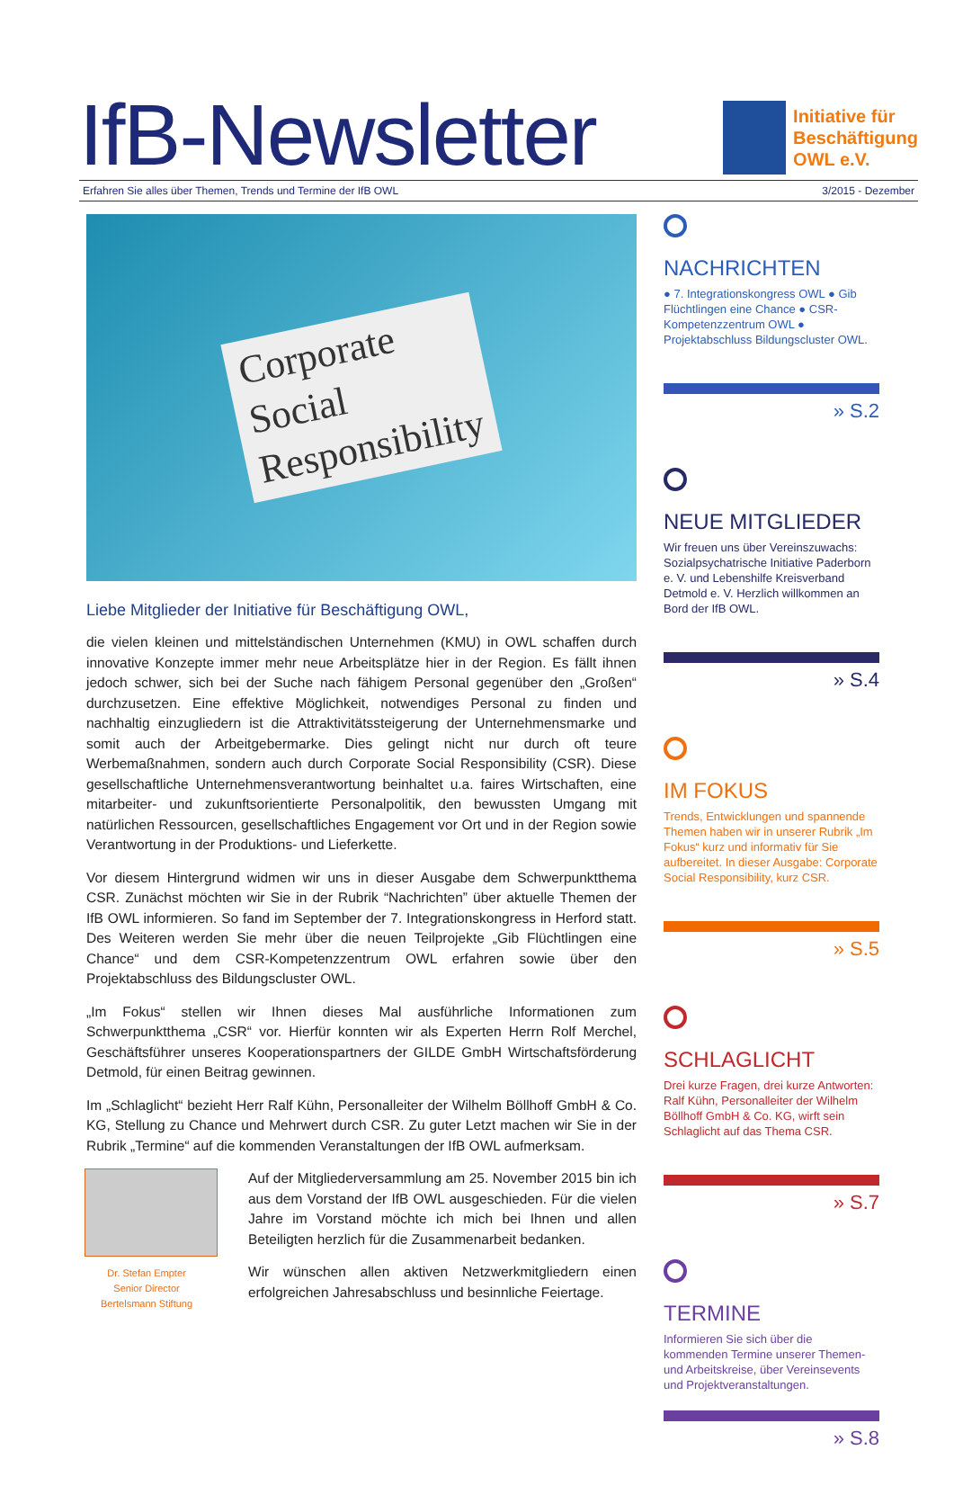IfB-Newsletter
Initiative für
Beschäftigung
OWL e.V.
Erfahren Sie alles über Themen, Trends und Termine der IfB OWL 3/2015 - Dezember
Corporate
Social
Responsibility
Liebe Mitglieder der Initiative für Beschäftigung OWL,
die vielen kleinen und mittelständischen Unternehmen (KMU) in OWL schaffen durch innovative Konzepte immer mehr neue Arbeitsplätze hier in der Region. Es fällt ihnen jedoch schwer, sich bei der Suche nach fähigem Personal gegenüber den „Großen“ durchzusetzen. Eine effektive Möglichkeit, notwendiges Personal zu finden und nachhaltig einzugliedern ist die Attraktivitätssteigerung der Unternehmensmarke und somit auch der Arbeitgebermarke. Dies gelingt nicht nur durch oft teure Werbemaßnahmen, sondern auch durch Corporate Social Responsibility (CSR). Diese gesellschaftliche Unternehmensverantwortung beinhaltet u.a. faires Wirtschaften, eine mitarbeiter- und zukunftsorientierte Personalpolitik, den bewussten Umgang mit natürlichen Ressourcen, gesellschaftliches Engagement vor Ort und in der Region sowie Verantwortung in der Produktions- und Lieferkette.
Vor diesem Hintergrund widmen wir uns in dieser Ausgabe dem Schwerpunktthema CSR. Zunächst möchten wir Sie in der Rubrik “Nachrichten” über aktuelle Themen der IfB OWL informieren. So fand im September der 7. Integrationskongress in Herford statt. Des Weiteren werden Sie mehr über die neuen Teilprojekte „Gib Flüchtlingen eine Chance“ und dem CSR-Kompetenzzentrum OWL erfahren sowie über den Projektabschluss des Bildungscluster OWL.
„Im Fokus“ stellen wir Ihnen dieses Mal ausführliche Informationen zum Schwerpunktthema „CSR“ vor. Hierfür konnten wir als Experten Herrn Rolf Merchel, Geschäftsführer unseres Kooperationspartners der GILDE GmbH Wirtschaftsförderung Detmold, für einen Beitrag gewinnen.
Im „Schlaglicht“ bezieht Herr Ralf Kühn, Personalleiter der Wilhelm Böllhoff GmbH & Co. KG, Stellung zu Chance und Mehrwert durch CSR. Zu guter Letzt machen wir Sie in der Rubrik „Termine“ auf die kommenden Veranstaltungen der IfB OWL aufmerksam.
Dr. Stefan Empter
Senior Director
Bertelsmann Stiftung
Auf der Mitgliederversammlung am 25. November 2015 bin ich aus dem Vorstand der IfB OWL ausgeschieden. Für die vielen Jahre im Vorstand möchte ich mich bei Ihnen und allen Beteiligten herzlich für die Zusammenarbeit bedanken.
Wir wünschen allen aktiven Netzwerkmitgliedern einen erfolgreichen Jahresabschluss und besinnliche Feiertage.
NACHRICHTEN
● 7. Integrationskongress OWL ● Gib Flüchtlingen eine Chance ● CSR-Kompetenzzentrum OWL ● Projektabschluss Bildungscluster OWL.
» S.2
NEUE MITGLIEDER
Wir freuen uns über Vereinszuwachs: Sozialpsychatrische Initiative Paderborn e. V. und Lebenshilfe Kreisverband Detmold e. V. Herzlich willkommen an Bord der IfB OWL.
» S.4
IM FOKUS
Trends, Entwicklungen und spannende Themen haben wir in unserer Rubrik „Im Fokus“ kurz und informativ für Sie aufbereitet. In dieser Ausgabe: Corporate Social Responsibility, kurz CSR.
» S.5
SCHLAGLICHT
Drei kurze Fragen, drei kurze Antworten: Ralf Kühn, Personalleiter der Wilhelm Böllhoff GmbH & Co. KG, wirft sein Schlaglicht auf das Thema CSR.
» S.7
TERMINE
Informieren Sie sich über die kommenden Termine unserer Themen- und Arbeitskreise, über Vereinsevents und Projektveranstaltungen.
» S.8